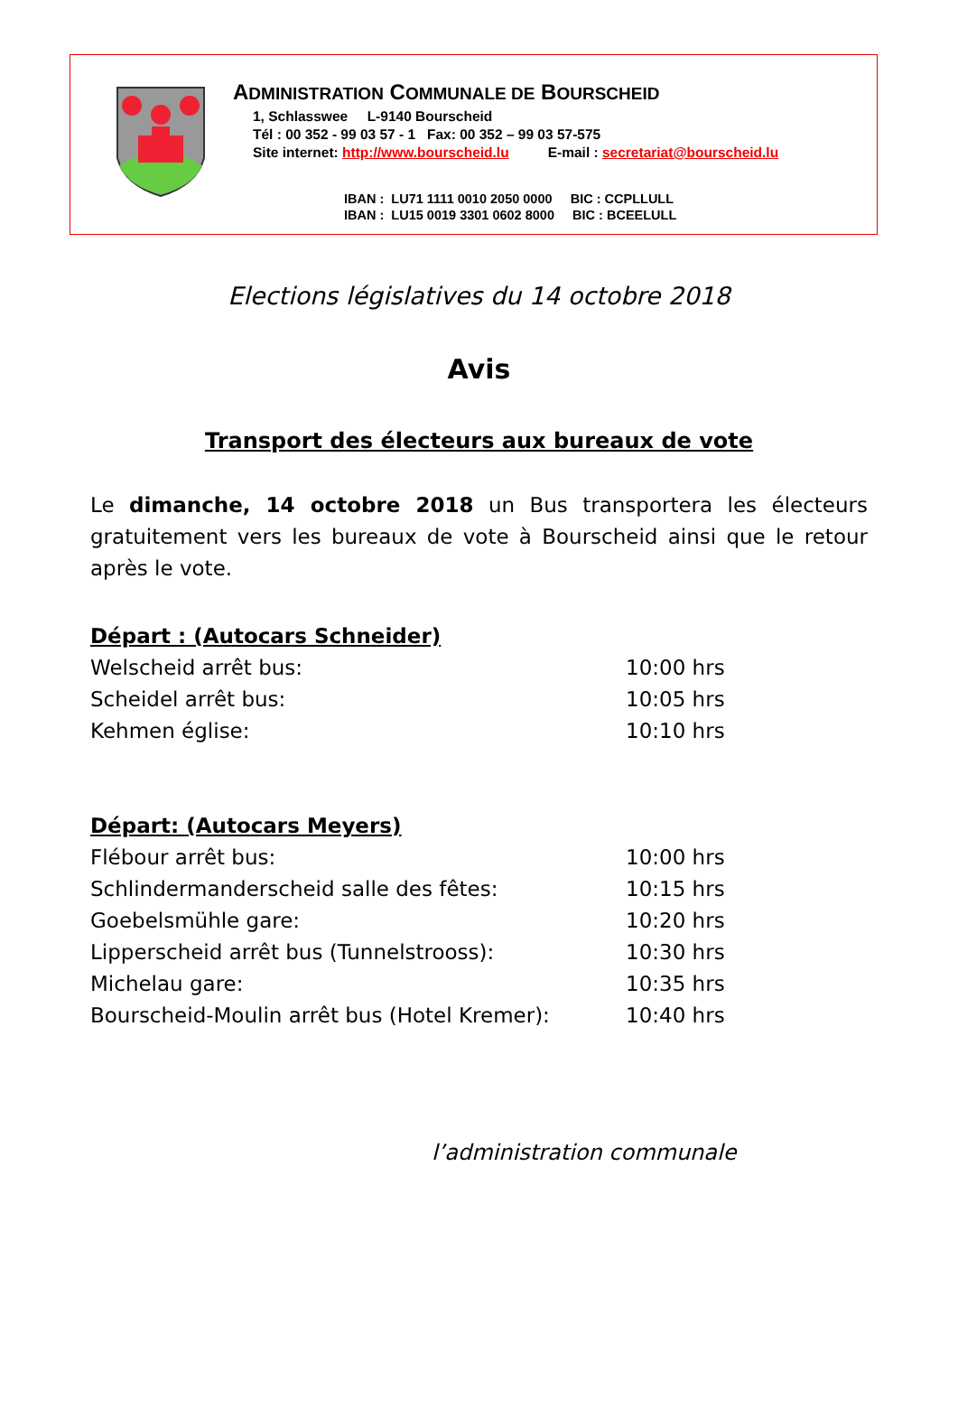ADMINISTRATION COMMUNALE DE BOURSCHEID
1, Schlasswee L-9140 Bourscheid
Tél : 00 352 - 99 03 57 - 1 Fax: 00 352 – 99 03 57-575
Site internet: http://www.bourscheid.lu E-mail : secretariat@bourscheid.lu
IBAN : LU71 1111 0010 2050 0000 BIC : CCPLLULL
IBAN : LU15 0019 3301 0602 8000 BIC : BCEELULL
Elections législatives du 14 octobre 2018
Avis
Transport des électeurs aux bureaux de vote
Le dimanche, 14 octobre 2018 un Bus transportera les électeurs gratuitement vers les bureaux de vote à Bourscheid ainsi que le retour après le vote.
Départ : (Autocars Schneider)
Welscheid arrêt bus: 10:00 hrs
Scheidel arrêt bus: 10:05 hrs
Kehmen église: 10:10 hrs
Départ: (Autocars Meyers)
Flébour arrêt bus: 10:00 hrs
Schlindermanderscheid salle des fêtes: 10:15 hrs
Goebelsmühle gare: 10:20 hrs
Lipperscheid arrêt bus (Tunnelstrooss): 10:30 hrs
Michelau gare: 10:35 hrs
Bourscheid-Moulin arrêt bus (Hotel Kremer): 10:40 hrs
l’administration communale